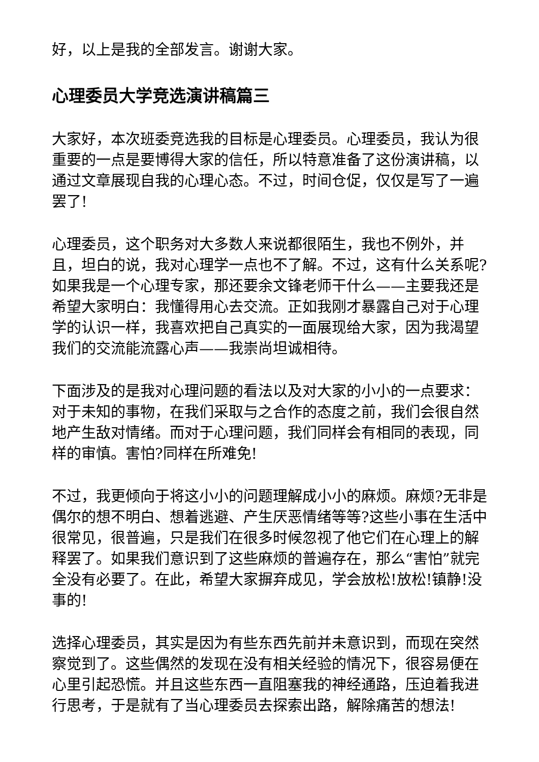好，以上是我的全部发言。谢谢大家。
心理委员大学竞选演讲稿篇三
大家好，本次班委竞选我的目标是心理委员。心理委员，我认为很重要的一点是要博得大家的信任，所以特意准备了这份演讲稿，以通过文章展现自我的心理心态。不过，时间仓促，仅仅是写了一遍罢了!
心理委员，这个职务对大多数人来说都很陌生，我也不例外，并且，坦白的说，我对心理学一点也不了解。不过，这有什么关系呢?如果我是一个心理专家，那还要余文锋老师干什么——主要我还是希望大家明白：我懂得用心去交流。正如我刚才暴露自己对于心理学的认识一样，我喜欢把自己真实的一面展现给大家，因为我渴望我们的交流能流露心声——我崇尚坦诚相待。
下面涉及的是我对心理问题的看法以及对大家的小小的一点要求：对于未知的事物，在我们采取与之合作的态度之前，我们会很自然地产生敌对情绪。而对于心理问题，我们同样会有相同的表现，同样的审慎。害怕?同样在所难免!
不过，我更倾向于将这小小的问题理解成小小的麻烦。麻烦?无非是偶尔的想不明白、想着逃避、产生厌恶情绪等等?这些小事在生活中很常见，很普遍，只是我们在很多时候忽视了他它们在心理上的解释罢了。如果我们意识到了这些麻烦的普遍存在，那么“害怕”就完全没有必要了。在此，希望大家摒弃成见，学会放松!放松!镇静!没事的!
选择心理委员，其实是因为有些东西先前并未意识到，而现在突然察觉到了。这些偶然的发现在没有相关经验的情况下，很容易便在心里引起恐慌。并且这些东西一直阻塞我的神经通路，压迫着我进行思考，于是就有了当心理委员去探索出路，解除痛苦的想法!